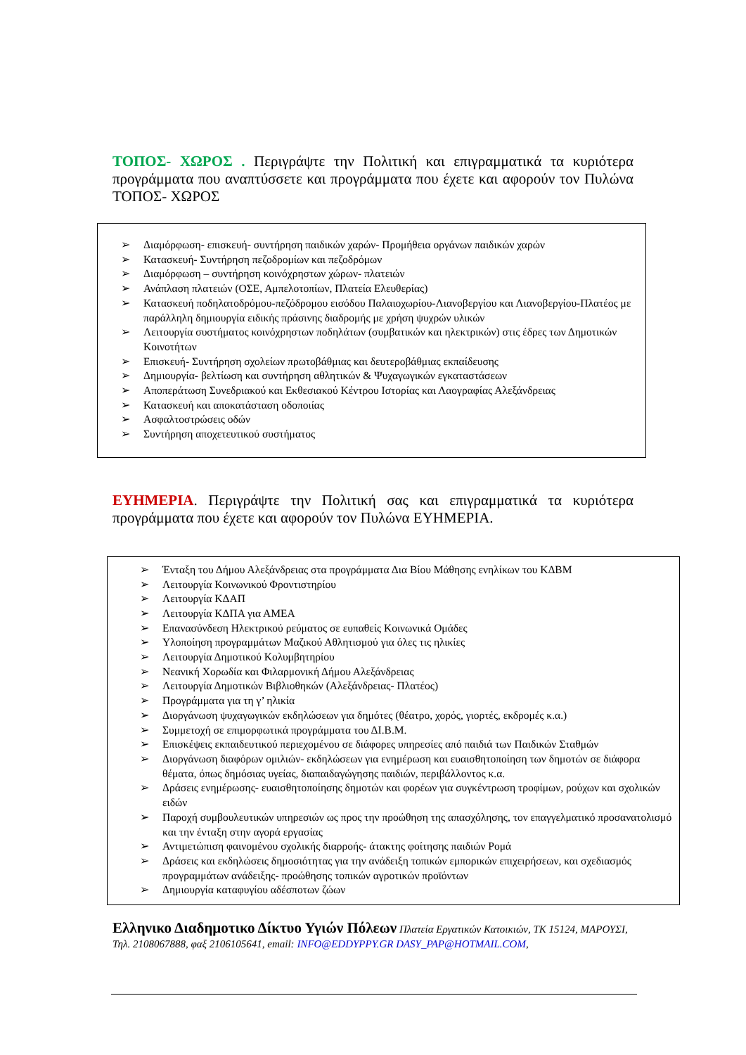ΤΟΠΟΣ- ΧΩΡΟΣ . Περιγράψτε την Πολιτική και επιγραμματικά τα κυριότερα προγράμματα που αναπτύσσετε και προγράμματα που έχετε και αφορούν τον Πυλώνα ΤΟΠΟΣ- ΧΩΡΟΣ
➢ Διαμόρφωση- επισκευή- συντήρηση παιδικών χαρών- Προμήθεια οργάνων παιδικών χαρών
➢ Κατασκευή- Συντήρηση πεζοδρομίων και πεζοδρόμων
➢ Διαμόρφωση – συντήρηση κοινόχρηστων χώρων- πλατειών
➢ Ανάπλαση πλατειών (ΟΣΕ, Αμπελοτοπίων, Πλατεία Ελευθερίας)
➢ Κατασκευή ποδηλατοδρόμου-πεζόδρομου εισόδου Παλαιοχωρίου-Λιανοβεργίου και Λιανοβεργίου-Πλατέος με παράλληλη δημιουργία ειδικής πράσινης διαδρομής με χρήση ψυχρών υλικών
➢ Λειτουργία συστήματος κοινόχρηστων ποδηλάτων (συμβατικών και ηλεκτρικών) στις έδρες των Δημοτικών Κοινοτήτων
➢ Επισκευή- Συντήρηση σχολείων πρωτοβάθμιας και δευτεροβάθμιας εκπαίδευσης
➢ Δημιουργία- βελτίωση και συντήρηση αθλητικών & Ψυχαγωγικών εγκαταστάσεων
➢ Αποπεράτωση Συνεδριακού και Εκθεσιακού Κέντρου Ιστορίας και Λαογραφίας Αλεξάνδρειας
➢ Κατασκευή και αποκατάσταση οδοποιίας
➢ Ασφαλτοστρώσεις οδών
➢ Συντήρηση αποχετευτικού συστήματος
ΕΥΗΜΕΡΙΑ. Περιγράψτε την Πολιτική σας και επιγραμματικά τα κυριότερα προγράμματα που έχετε και αφορούν τον Πυλώνα ΕΥΗΜΕΡΙΑ.
➢ Ένταξη του Δήμου Αλεξάνδρειας στα προγράμματα Δια Βίου Μάθησης ενηλίκων του ΚΔΒΜ
➢ Λειτουργία Κοινωνικού Φροντιστηρίου
➢ Λειτουργία ΚΔΑΠ
➢ Λειτουργία ΚΔΠΑ για ΑΜΕΑ
➢ Επανασύνδεση Ηλεκτρικού ρεύματος σε ευπαθείς Κοινωνικά Ομάδες
➢ Υλοποίηση προγραμμάτων Μαζικού Αθλητισμού για όλες τις ηλικίες
➢ Λειτουργία Δημοτικού Κολυμβητηρίου
➢ Νεανική Χορωδία και Φιλαρμονική Δήμου Αλεξάνδρειας
➢ Λειτουργία Δημοτικών Βιβλιοθηκών (Αλεξάνδρειας- Πλατέος)
➢ Προγράμματα για τη γ’ ηλικία
➢ Διοργάνωση ψυχαγωγικών εκδηλώσεων για δημότες (θέατρο, χορός, γιορτές, εκδρομές κ.α.)
➢ Συμμετοχή σε επιμορφωτικά προγράμματα του ΔΙ.Β.Μ.
➢ Επισκέψεις εκπαιδευτικού περιεχομένου σε διάφορες υπηρεσίες από παιδιά των Παιδικών Σταθμών
➢ Διοργάνωση διαφόρων ομιλιών- εκδηλώσεων για ενημέρωση και ευαισθητοποίηση των δημοτών σε διάφορα θέματα, όπως δημόσιας υγείας, διαπαιδαγώγησης παιδιών, περιβάλλοντος κ.α.
➢ Δράσεις ενημέρωσης- ευαισθητοποίησης δημοτών και φορέων για συγκέντρωση τροφίμων, ρούχων και σχολικών ειδών
➢ Παροχή συμβουλευτικών υπηρεσιών ως προς την προώθηση της απασχόλησης, τον επαγγελματικό προσανατολισμό και την ένταξη στην αγορά εργασίας
➢ Αντιμετώπιση φαινομένου σχολικής διαρροής- άτακτης φοίτησης παιδιών Ρομά
➢ Δράσεις και εκδηλώσεις δημοσιότητας για την ανάδειξη τοπικών εμπορικών επιχειρήσεων, και σχεδιασμός προγραμμάτων ανάδειξης- προώθησης τοπικών αγροτικών προϊόντων
➢ Δημιουργία καταφυγίου αδέσποτων ζώων
Ελληνικο Διαδημοτικο Δίκτυο Υγιών Πόλεων Πλατεία Εργατικών Κατοικιών, ΤΚ 15124, ΜΑΡΟΥΣΙ, Τηλ. 2108067888, φαξ 2106105641, email: INFO@EDDYPPY.GR DASY_PAP@HOTMAIL.COM,